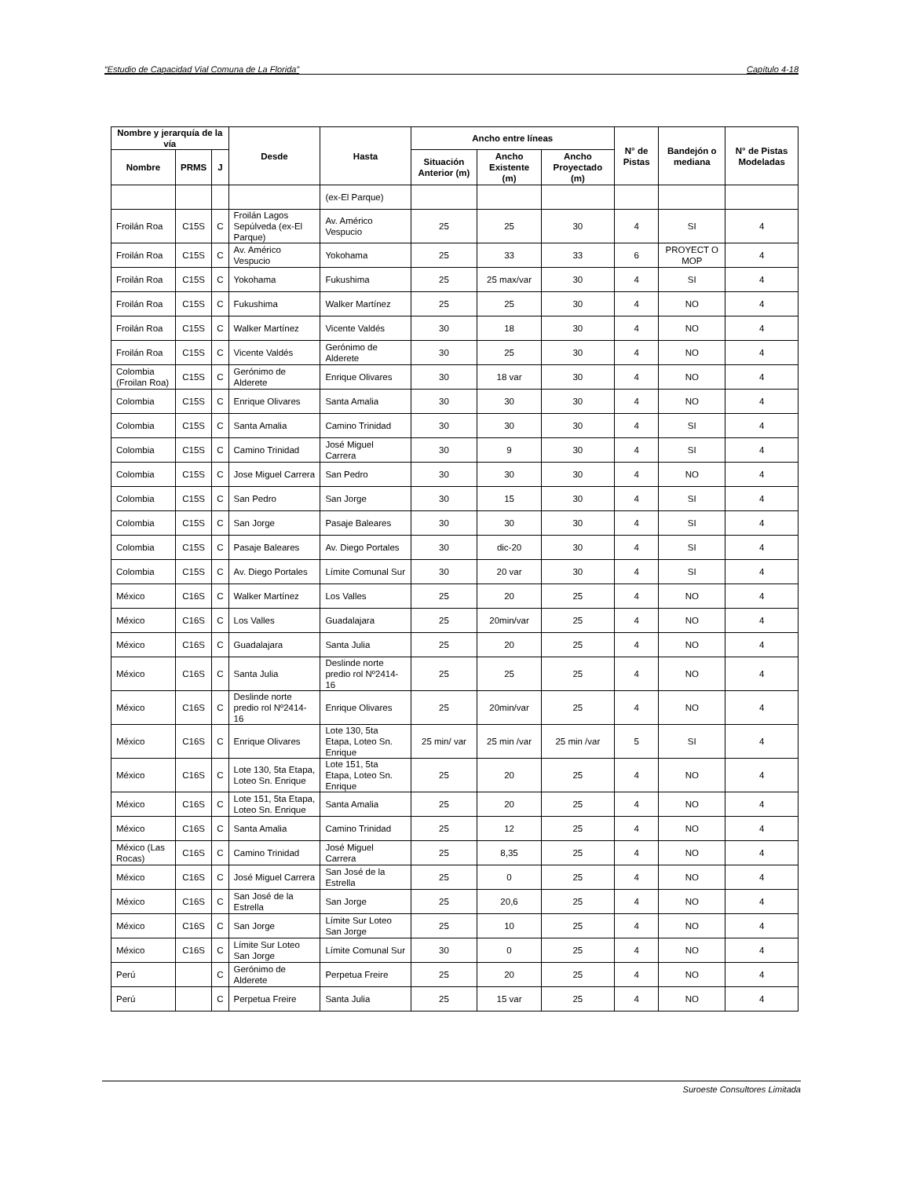“Estudio de Capacidad Vial Comuna de La Florida” Capítulo 4-18
| Nombre y jerarquía de la vía | | | Desde | Hasta | Ancho entre líneas | | | N° de Pistas | Bandejón o mediana | N° de Pistas Modeladas |
| --- | --- | --- | --- | --- | --- | --- | --- | --- | --- | --- |
| Nombre | PRMS | J | | | Situación Anterior (m) | Ancho Existente (m) | Ancho Proyectado (m) | | | |
| | | | | (ex-El Parque) | | | | | | |
| Froilán Roa | C15S | C | Froilán Lagos Sepúlveda (ex-El Parque) | Av. Américo Vespucio | 25 | 25 | 30 | 4 | SI | 4 |
| Froilán Roa | C15S | C | Av. Américo Vespucio | Yokohama | 25 | 33 | 33 | 6 | PROYECT O MOP | 4 |
| Froilán Roa | C15S | C | Yokohama | Fukushima | 25 | 25 max/var | 30 | 4 | SI | 4 |
| Froilán Roa | C15S | C | Fukushima | Walker Martínez | 25 | 25 | 30 | 4 | NO | 4 |
| Froilán Roa | C15S | C | Walker Martínez | Vicente Valdés | 30 | 18 | 30 | 4 | NO | 4 |
| Froilán Roa | C15S | C | Vicente Valdés | Gerónimo de Alderete | 30 | 25 | 30 | 4 | NO | 4 |
| Colombia (Froilan Roa) | C15S | C | Gerónimo de Alderete | Enrique Olivares | 30 | 18 var | 30 | 4 | NO | 4 |
| Colombia | C15S | C | Enrique Olivares | Santa Amalia | 30 | 30 | 30 | 4 | NO | 4 |
| Colombia | C15S | C | Santa Amalia | Camino Trinidad | 30 | 30 | 30 | 4 | SI | 4 |
| Colombia | C15S | C | Camino Trinidad | José Miguel Carrera | 30 | 9 | 30 | 4 | SI | 4 |
| Colombia | C15S | C | Jose Miguel Carrera | San Pedro | 30 | 30 | 30 | 4 | NO | 4 |
| Colombia | C15S | C | San Pedro | San Jorge | 30 | 15 | 30 | 4 | SI | 4 |
| Colombia | C15S | C | San Jorge | Pasaje Baleares | 30 | 30 | 30 | 4 | SI | 4 |
| Colombia | C15S | C | Pasaje Baleares | Av. Diego Portales | 30 | dic-20 | 30 | 4 | SI | 4 |
| Colombia | C15S | C | Av. Diego Portales | Límite Comunal Sur | 30 | 20 var | 30 | 4 | SI | 4 |
| México | C16S | C | Walker Martínez | Los Valles | 25 | 20 | 25 | 4 | NO | 4 |
| México | C16S | C | Los Valles | Guadalajara | 25 | 20min/var | 25 | 4 | NO | 4 |
| México | C16S | C | Guadalajara | Santa Julia | 25 | 20 | 25 | 4 | NO | 4 |
| México | C16S | C | Santa Julia | Deslinde norte predio rol Nº2414-16 | 25 | 25 | 25 | 4 | NO | 4 |
| México | C16S | C | Deslinde norte predio rol Nº2414-16 | Enrique Olivares | 25 | 20min/var | 25 | 4 | NO | 4 |
| México | C16S | C | Enrique Olivares | Lote 130, 5ta Etapa, Loteo Sn. Enrique | 25 min/ var | 25 min /var | 25 min /var | 5 | SI | 4 |
| México | C16S | C | Lote 130, 5ta Etapa, Loteo Sn. Enrique | Lote 151, 5ta Etapa, Loteo Sn. Enrique | 25 | 20 | 25 | 4 | NO | 4 |
| México | C16S | C | Lote 151, 5ta Etapa, Loteo Sn. Enrique | Santa Amalia | 25 | 20 | 25 | 4 | NO | 4 |
| México | C16S | C | Santa Amalia | Camino Trinidad | 25 | 12 | 25 | 4 | NO | 4 |
| México (Las Rocas) | C16S | C | Camino Trinidad | José Miguel Carrera | 25 | 8,35 | 25 | 4 | NO | 4 |
| México | C16S | C | José Miguel Carrera | San José de la Estrella | 25 | 0 | 25 | 4 | NO | 4 |
| México | C16S | C | San José de la Estrella | San Jorge | 25 | 20,6 | 25 | 4 | NO | 4 |
| México | C16S | C | San Jorge | Límite Sur Loteo San Jorge | 25 | 10 | 25 | 4 | NO | 4 |
| México | C16S | C | Límite Sur Loteo San Jorge | Límite Comunal Sur | 30 | 0 | 25 | 4 | NO | 4 |
| Perú | | C | Gerónimo de Alderete | Perpetua Freire | 25 | 20 | 25 | 4 | NO | 4 |
| Perú | | C | Perpetua Freire | Santa Julia | 25 | 15 var | 25 | 4 | NO | 4 |
Suroeste Consultores Limitada